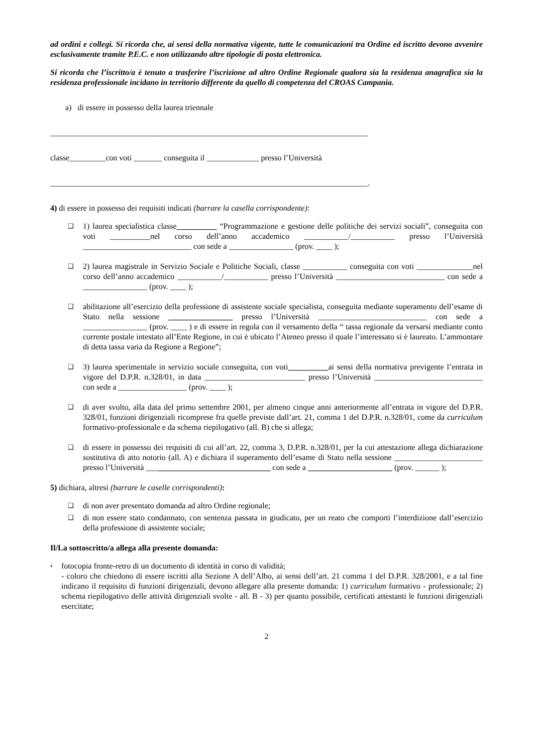ad ordini e collegi. Si ricorda che, ai sensi della normativa vigente, tutte le comunicazioni tra Ordine ed iscritto devono avvenire esclusivamente tramite P.E.C. e non utilizzando altre tipologie di posta elettronica.
Si ricorda che l’iscritto/a è tenuto a trasferire l’iscrizione ad altro Ordine Regionale qualora sia la residenza anagrafica sia la residenza professionale incidano in territorio differente da quello di competenza del CROAS Campania.
a) di essere in possesso della laurea triennale
_______________________________________________________________________________
classe_________con voti _______ conseguita il _____________ presso l’Università
_______________________________________________________________________________.
4) di essere in possesso dei requisiti indicati (barrare la casella corrispondente):
❑
1) laurea specialistica classe__________ “Programmazione e gestione delle politiche dei servizi sociali”, conseguita con voti __________nel corso dell’anno accademico ___________/___________ presso l’Università ___________________________ con sede a ________________ (prov. ____ );
❑
2) laurea magistrale in Servizio Sociale e Politiche Sociali, classe ___________ conseguita con voti ______________nel corso dell’anno accademico ___________/___________ presso l’Università ___________________________ con sede a ________________ (prov. ____ );
❑
abilitazione all’esercizio della professione di assistente sociale specialista, conseguita mediante superamento dell’esame di Stato nella sessione ________________ presso l’Università ___________________________ con sede a ________________ (prov. ____ ) e di essere in regola con il versamento della “ tassa regionale da versarsi mediante conto corrente postale intestato all’Ente Regione, in cui è ubicato l’Ateneo presso il quale l’interessato si è laureato. L’ammontare di detta tassa varia da Regione a Regione”;
❑
3) laurea sperimentale in servizio sociale conseguita, con voti__________ai sensi della normativa previgente l’entrata in vigore del D.P.R. n.328/01, in data _________________________ presso l’Università ___________________________ con sede a _________________ (prov. ____ );
❑
di aver svolto, alla data del primo settembre 2001, per almeno cinque anni anteriormente all’entrata in vigore del D.P.R. 328/01, funzioni dirigenziali ricomprese fra quelle previste dall’art. 21, comma 1 del D.P.R. n.328/01, come da curriculum formativo-professionale e da schema riepilogativo (all. B) che si allega;
❑
di essere in possesso dei requisiti di cui all’art. 22, comma 3, D.P.R. n.328/01, per la cui attestazione allega dichiarazione sostitutiva di atto notorio (all. A) e dichiara il superamento dell’esame di Stato nella sessione ______________________ presso l’Università _______________________________ con sede a _____________________ (prov. ______ );
5) dichiara, altresì (barrare le caselle corrispondenti):
❑
di non aver presentato domanda ad altro Ordine regionale;
❑
di non essere stato condannato, con sentenza passata in giudicato, per un reato che comporti l’interdizione dall’esercizio della professione di assistente sociale;
Il/La sottoscritto/a allega alla presente domanda:
•
fotocopia fronte-retro di un documento di identità in corso di validità;
- coloro che chiedono di essere iscritti alla Sezione A dell’Albo, ai sensi dell’art. 21 comma 1 del D.P.R. 328/2001, e a tal fine indicano il requisito di funzioni dirigenziali, devono allegare alla presente domanda: 1) curriculum formativo - professionale; 2) schema riepilogativo delle attività dirigenziali svolte - all. B - 3) per quanto possibile, certificati attestanti le funzioni dirigenziali esercitate;
2